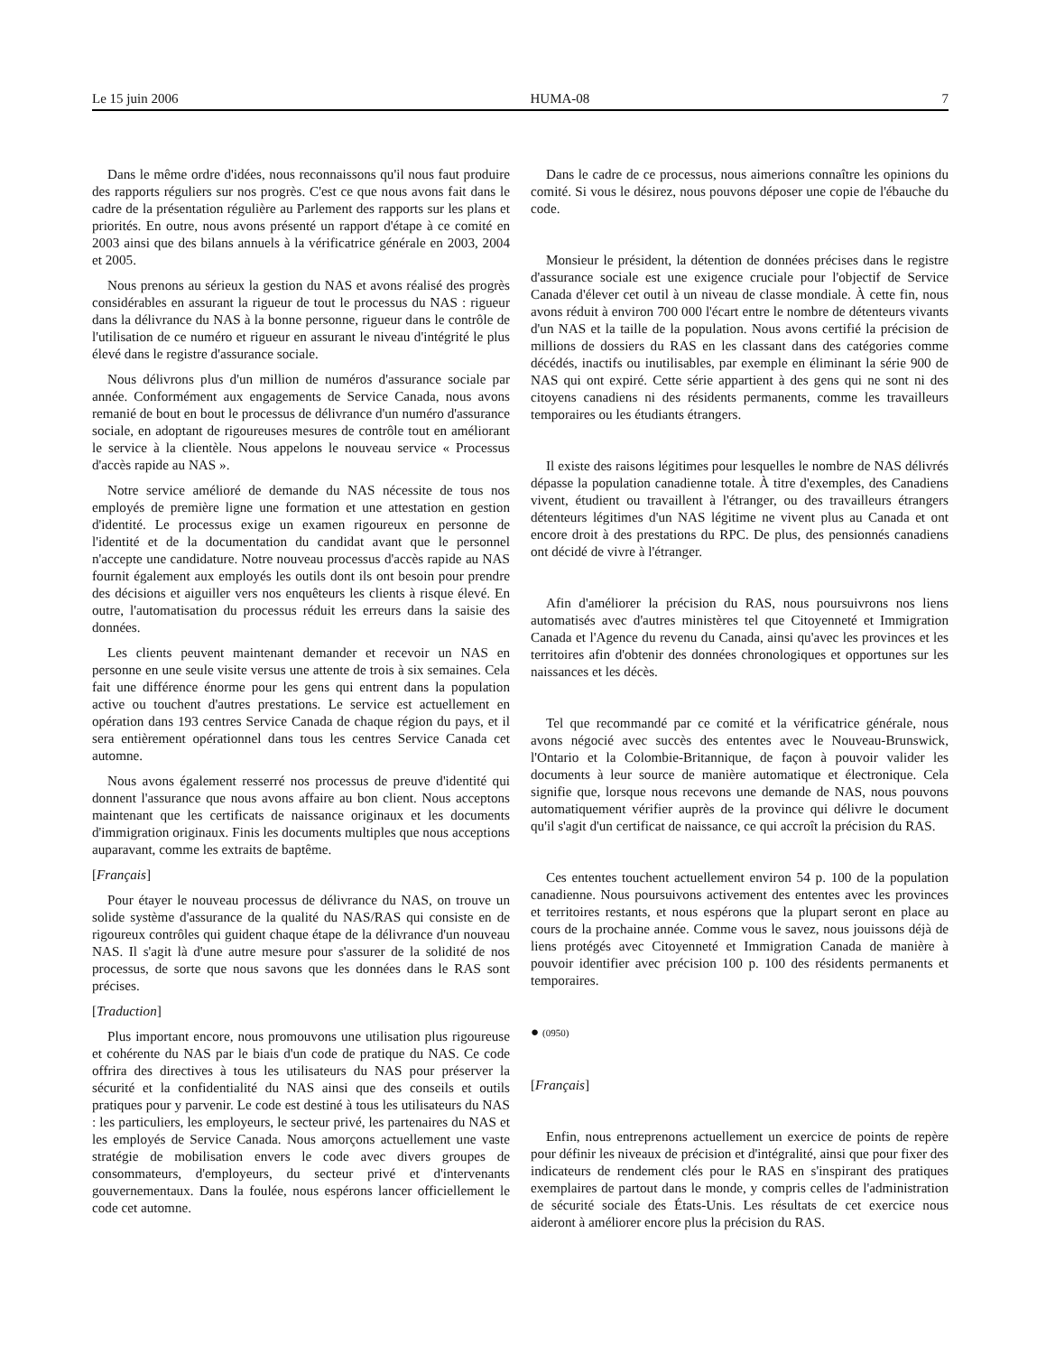Le 15 juin 2006 HUMA-08 7
Dans le même ordre d'idées, nous reconnaissons qu'il nous faut produire des rapports réguliers sur nos progrès. C'est ce que nous avons fait dans le cadre de la présentation régulière au Parlement des rapports sur les plans et priorités. En outre, nous avons présenté un rapport d'étape à ce comité en 2003 ainsi que des bilans annuels à la vérificatrice générale en 2003, 2004 et 2005.
Nous prenons au sérieux la gestion du NAS et avons réalisé des progrès considérables en assurant la rigueur de tout le processus du NAS : rigueur dans la délivrance du NAS à la bonne personne, rigueur dans le contrôle de l'utilisation de ce numéro et rigueur en assurant le niveau d'intégrité le plus élevé dans le registre d'assurance sociale.
Nous délivrons plus d'un million de numéros d'assurance sociale par année. Conformément aux engagements de Service Canada, nous avons remanié de bout en bout le processus de délivrance d'un numéro d'assurance sociale, en adoptant de rigoureuses mesures de contrôle tout en améliorant le service à la clientèle. Nous appelons le nouveau service « Processus d'accès rapide au NAS ».
Notre service amélioré de demande du NAS nécessite de tous nos employés de première ligne une formation et une attestation en gestion d'identité. Le processus exige un examen rigoureux en personne de l'identité et de la documentation du candidat avant que le personnel n'accepte une candidature. Notre nouveau processus d'accès rapide au NAS fournit également aux employés les outils dont ils ont besoin pour prendre des décisions et aiguiller vers nos enquêteurs les clients à risque élevé. En outre, l'automatisation du processus réduit les erreurs dans la saisie des données.
Les clients peuvent maintenant demander et recevoir un NAS en personne en une seule visite versus une attente de trois à six semaines. Cela fait une différence énorme pour les gens qui entrent dans la population active ou touchent d'autres prestations. Le service est actuellement en opération dans 193 centres Service Canada de chaque région du pays, et il sera entièrement opérationnel dans tous les centres Service Canada cet automne.
Nous avons également resserré nos processus de preuve d'identité qui donnent l'assurance que nous avons affaire au bon client. Nous acceptons maintenant que les certificats de naissance originaux et les documents d'immigration originaux. Finis les documents multiples que nous acceptions auparavant, comme les extraits de baptême.
[Français]
Pour étayer le nouveau processus de délivrance du NAS, on trouve un solide système d'assurance de la qualité du NAS/RAS qui consiste en de rigoureux contrôles qui guident chaque étape de la délivrance d'un nouveau NAS. Il s'agit là d'une autre mesure pour s'assurer de la solidité de nos processus, de sorte que nous savons que les données dans le RAS sont précises.
[Traduction]
Plus important encore, nous promouvons une utilisation plus rigoureuse et cohérente du NAS par le biais d'un code de pratique du NAS. Ce code offrira des directives à tous les utilisateurs du NAS pour préserver la sécurité et la confidentialité du NAS ainsi que des conseils et outils pratiques pour y parvenir. Le code est destiné à tous les utilisateurs du NAS : les particuliers, les employeurs, le secteur privé, les partenaires du NAS et les employés de Service Canada. Nous amorçons actuellement une vaste stratégie de mobilisation envers le code avec divers groupes de consommateurs, d'employeurs, du secteur privé et d'intervenants gouvernementaux. Dans la foulée, nous espérons lancer officiellement le code cet automne.
Dans le cadre de ce processus, nous aimerions connaître les opinions du comité. Si vous le désirez, nous pouvons déposer une copie de l'ébauche du code.
Monsieur le président, la détention de données précises dans le registre d'assurance sociale est une exigence cruciale pour l'objectif de Service Canada d'élever cet outil à un niveau de classe mondiale. À cette fin, nous avons réduit à environ 700 000 l'écart entre le nombre de détenteurs vivants d'un NAS et la taille de la population. Nous avons certifié la précision de millions de dossiers du RAS en les classant dans des catégories comme décédés, inactifs ou inutilisables, par exemple en éliminant la série 900 de NAS qui ont expiré. Cette série appartient à des gens qui ne sont ni des citoyens canadiens ni des résidents permanents, comme les travailleurs temporaires ou les étudiants étrangers.
Il existe des raisons légitimes pour lesquelles le nombre de NAS délivrés dépasse la population canadienne totale. À titre d'exemples, des Canadiens vivent, étudient ou travaillent à l'étranger, ou des travailleurs étrangers détenteurs légitimes d'un NAS légitime ne vivent plus au Canada et ont encore droit à des prestations du RPC. De plus, des pensionnés canadiens ont décidé de vivre à l'étranger.
Afin d'améliorer la précision du RAS, nous poursuivrons nos liens automatisés avec d'autres ministères tel que Citoyenneté et Immigration Canada et l'Agence du revenu du Canada, ainsi qu'avec les provinces et les territoires afin d'obtenir des données chronologiques et opportunes sur les naissances et les décès.
Tel que recommandé par ce comité et la vérificatrice générale, nous avons négocié avec succès des ententes avec le Nouveau-Brunswick, l'Ontario et la Colombie-Britannique, de façon à pouvoir valider les documents à leur source de manière automatique et électronique. Cela signifie que, lorsque nous recevons une demande de NAS, nous pouvons automatiquement vérifier auprès de la province qui délivre le document qu'il s'agit d'un certificat de naissance, ce qui accroît la précision du RAS.
Ces ententes touchent actuellement environ 54 p. 100 de la population canadienne. Nous poursuivons activement des ententes avec les provinces et territoires restants, et nous espérons que la plupart seront en place au cours de la prochaine année. Comme vous le savez, nous jouissons déjà de liens protégés avec Citoyenneté et Immigration Canada de manière à pouvoir identifier avec précision 100 p. 100 des résidents permanents et temporaires.
● (0950)
[Français]
Enfin, nous entreprenons actuellement un exercice de points de repère pour définir les niveaux de précision et d'intégralité, ainsi que pour fixer des indicateurs de rendement clés pour le RAS en s'inspirant des pratiques exemplaires de partout dans le monde, y compris celles de l'administration de sécurité sociale des États-Unis. Les résultats de cet exercice nous aideront à améliorer encore plus la précision du RAS.